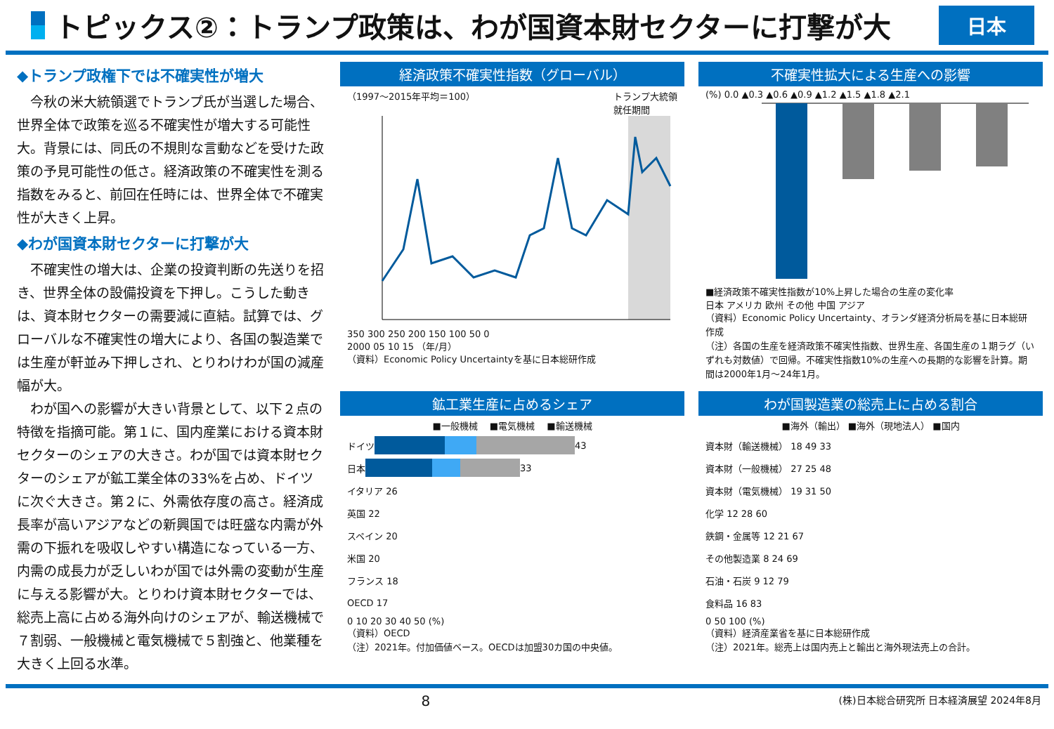トピックス②：トランプ政策は、わが国資本財セクターに打撃が大
日本
◆トランプ政権下では不確実性が増大
今秋の米大統領選でトランプ氏が当選した場合、世界全体で政策を巡る不確実性が増大する可能性大。背景には、同氏の不規則な言動などを受けた政策の予見可能性の低さ。経済政策の不確実性を測る指数をみると、前回在任時には、世界全体で不確実性が大きく上昇。
◆わが国資本財セクターに打撃が大
不確実性の増大は、企業の投資判断の先送りを招き、世界全体の設備投資を下押し。こうした動きは、資本財セクターの需要減に直結。試算では、グローバルな不確実性の増大により、各国の製造業では生産が軒並み下押しされ、とりわけわが国の減産幅が大。
わが国への影響が大きい背景として、以下２点の特徴を指摘可能。第１に、国内産業における資本財セクターのシェアの大きさ。わが国では資本財セクターのシェアが鉱工業全体の33%を占め、ドイツに次ぐ大きさ。第２に、外需依存度の高さ。経済成長率が高いアジアなどの新興国では旺盛な内需が外需の下振れを吸収しやすい構造になっている一方、内需の成長力が乏しいわが国では外需の変動が生産に与える影響が大。とりわけ資本財セクターでは、総売上高に占める海外向けのシェアが、輸送機械で７割弱、一般機械と電気機械で５割強と、他業種を大きく上回る水準。
経済政策不確実性指数（グローバル）
（1997～2015年平均＝100） トランプ大統領
就任期間
350 300 250 200 150 100 50 0
2000 05 10 15 （年/月）
（資料）Economic Policy Uncertaintyを基に日本総研作成
不確実性拡大による生産への影響
(%) 0.0 ▲0.3 ▲0.6 ▲0.9 ▲1.2 ▲1.5 ▲1.8 ▲2.1
■経済政策不確実性指数が10%上昇した場合の生産の変化率
日本 アメリカ 欧州 その他 中国 アジア
（資料）Economic Policy Uncertainty、オランダ経済分析局を基に日本総研作成
（注）各国の生産を経済政策不確実性指数、世界生産、各国生産の１期ラグ（いずれも対数値）で回帰。不確実性指数10%の生産への長期的な影響を計算。期間は2000年1月～24年1月。
鉱工業生産に占めるシェア
■一般機械 　■電気機械 　■輸送機械
ドイツ 43
日本 33
イタリア 26
英国 22
スペイン 20
米国 20
フランス 18
OECD 17
0 10 20 30 40 50 (%)
（資料）OECD
（注）2021年。付加価値ベース。OECDは加盟30カ国の中央値。
わが国製造業の総売上に占める割合
■海外（輸出） ■海外（現地法人） ■国内
資本財（輸送機械） 18 49 33
資本財（一般機械） 27 25 48
資本財（電気機械） 19 31 50
化学 12 28 60
鉄鋼・金属等 12 21 67
その他製造業 8 24 69
石油・石炭 9 12 79
食料品 16 83
0 50 100 (%)
（資料）経済産業省を基に日本総研作成
（注）2021年。総売上は国内売上と輸出と海外現法売上の合計。
8 (株)日本総合研究所 日本経済展望 2024年8月